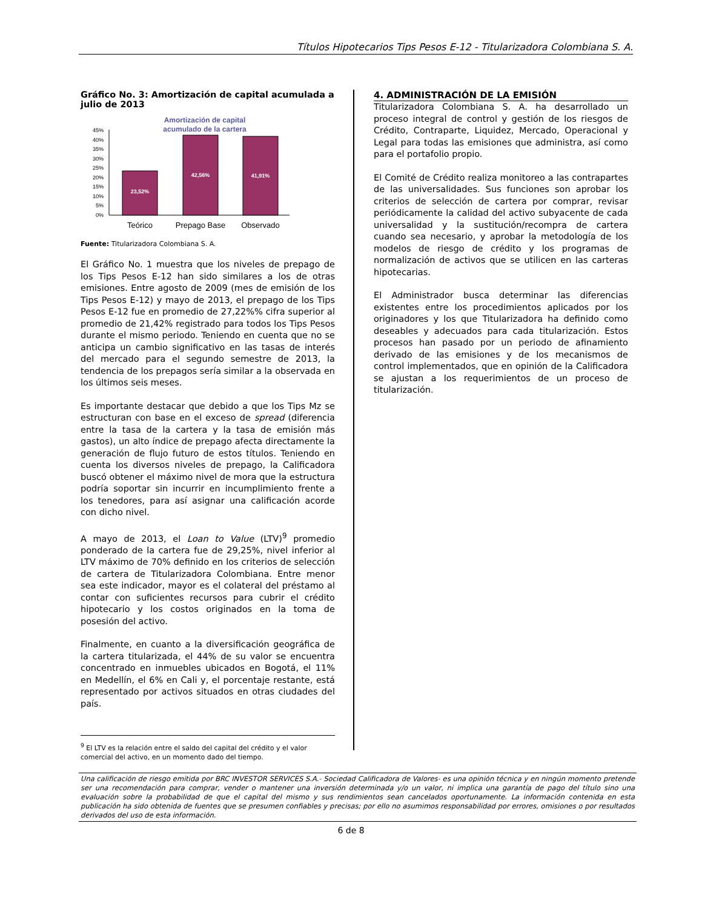Títulos Hipotecarios Tips Pesos E-12 - Titularizadora Colombiana S. A.
Gráfico No. 3: Amortización de capital acumulada a julio de 2013
Amortización de capital
acumulado de la cartera
45%
40%
35%
30%
25%
20%
15%
10%
5%
0%
23,52%
42,56%
41,91%
Teórico
Prepago Base
Observado
Fuente: Titularizadora Colombiana S. A.
El Gráfico No. 1 muestra que los niveles de prepago de los Tips Pesos E-12 han sido similares a los de otras emisiones. Entre agosto de 2009 (mes de emisión de los Tips Pesos E-12) y mayo de 2013, el prepago de los Tips Pesos E-12 fue en promedio de 27,22%% cifra superior al promedio de 21,42% registrado para todos los Tips Pesos durante el mismo periodo. Teniendo en cuenta que no se anticipa un cambio significativo en las tasas de interés del mercado para el segundo semestre de 2013, la tendencia de los prepagos sería similar a la observada en los últimos seis meses.
Es importante destacar que debido a que los Tips Mz se estructuran con base en el exceso de spread (diferencia entre la tasa de la cartera y la tasa de emisión más gastos), un alto índice de prepago afecta directamente la generación de flujo futuro de estos títulos. Teniendo en cuenta los diversos niveles de prepago, la Calificadora buscó obtener el máximo nivel de mora que la estructura podría soportar sin incurrir en incumplimiento frente a los tenedores, para así asignar una calificación acorde con dicho nivel.
A mayo de 2013, el Loan to Value (LTV)<sup>9</sup> promedio ponderado de la cartera fue de 29,25%, nivel inferior al LTV máximo de 70% definido en los criterios de selección de cartera de Titularizadora Colombiana. Entre menor sea este indicador, mayor es el colateral del préstamo al contar con suficientes recursos para cubrir el crédito hipotecario y los costos originados en la toma de posesión del activo.
Finalmente, en cuanto a la diversificación geográfica de la cartera titularizada, el 44% de su valor se encuentra concentrado en inmuebles ubicados en Bogotá, el 11% en Medellín, el 6% en Cali y, el porcentaje restante, está representado por activos situados en otras ciudades del país.
<sup>9</sup> El LTV es la relación entre el saldo del capital del crédito y el valor comercial del activo, en un momento dado del tiempo.
4. ADMINISTRACIÓN DE LA EMISIÓN
Titularizadora Colombiana S. A. ha desarrollado un proceso integral de control y gestión de los riesgos de Crédito, Contraparte, Liquidez, Mercado, Operacional y Legal para todas las emisiones que administra, así como para el portafolio propio.
El Comité de Crédito realiza monitoreo a las contrapartes de las universalidades. Sus funciones son aprobar los criterios de selección de cartera por comprar, revisar periódicamente la calidad del activo subyacente de cada universalidad y la sustitución/recompra de cartera cuando sea necesario, y aprobar la metodología de los modelos de riesgo de crédito y los programas de normalización de activos que se utilicen en las carteras hipotecarias.
El Administrador busca determinar las diferencias existentes entre los procedimientos aplicados por los originadores y los que Titularizadora ha definido como deseables y adecuados para cada titularización. Estos procesos han pasado por un periodo de afinamiento derivado de las emisiones y de los mecanismos de control implementados, que en opinión de la Calificadora se ajustan a los requerimientos de un proceso de titularización.
Una calificación de riesgo emitida por BRC INVESTOR SERVICES S.A.- Sociedad Calificadora de Valores- es una opinión técnica y en ningún momento pretende ser una recomendación para comprar, vender o mantener una inversión determinada y/o un valor, ni implica una garantía de pago del título sino una evaluación sobre la probabilidad de que el capital del mismo y sus rendimientos sean cancelados oportunamente. La información contenida en esta publicación ha sido obtenida de fuentes que se presumen confiables y precisas; por ello no asumimos responsabilidad por errores, omisiones o por resultados derivados del uso de esta información.
6 de 8